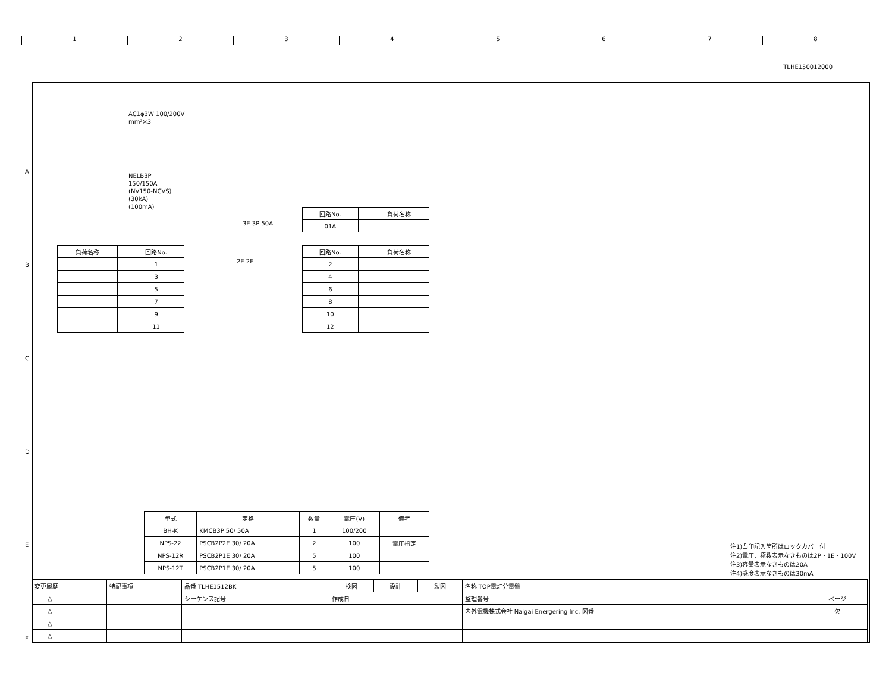TLHE150012000
1 2 3 4 5 6 7 8
AC1φ3W 100/200V
mm²×3
NELB3P
150/150A
(NV150-NCVS)
(30kA)
(100mA)
3E 3P 50A
| 回路No. | | 負荷名称 |
| --- | --- | --- |
| 01A | | |
| 負荷名称 | | 回路No. |
| --- | --- | --- |
| | | 1 |
| | | 3 |
| | | 5 |
| | | 7 |
| | | 9 |
| | | 11 |
2E 2E
| 回路No. | | 負荷名称 |
| --- | --- | --- |
| 2 | | |
| 4 | | |
| 6 | | |
| 8 | | |
| 10 | | |
| 12 | | |
| 型式 | 定格 | 数量 | 電圧(V) | 備考 |
| --- | --- | --- | --- | --- |
| BH-K | KMCB3P 50/ 50A | 1 | 100/200 | |
| NPS-22 | PSCB2P2E 30/ 20A | 2 | 100 | 電圧指定 |
| NPS-12R | PSCB2P1E 30/ 20A | 5 | 100 | |
| NPS-12T | PSCB2P1E 30/ 20A | 5 | 100 | |
注1)凸印記入箇所はロックカバー付
注2)電圧、極数表示なきものは2P・1E・100V
注3)容量表示なきものは20A
注4)感度表示なきものは30mA
| 変更履歴 | | | 特記事項 | 品番 TLHE1512BK | 検図 | 設計 | 製図 | 名称 TOP電灯分電盤 | |
| △ | | | | シーケンス記号 | 作成日 | | | 整理番号 | ページ |
| △ | | | | | | | | 内外電機株式会社 Naigai Energering Inc. 図番 | 欠 |
| △ | | | | | | | | | |
| △ | | | | | | | | | |
A
B
C
D
E
F